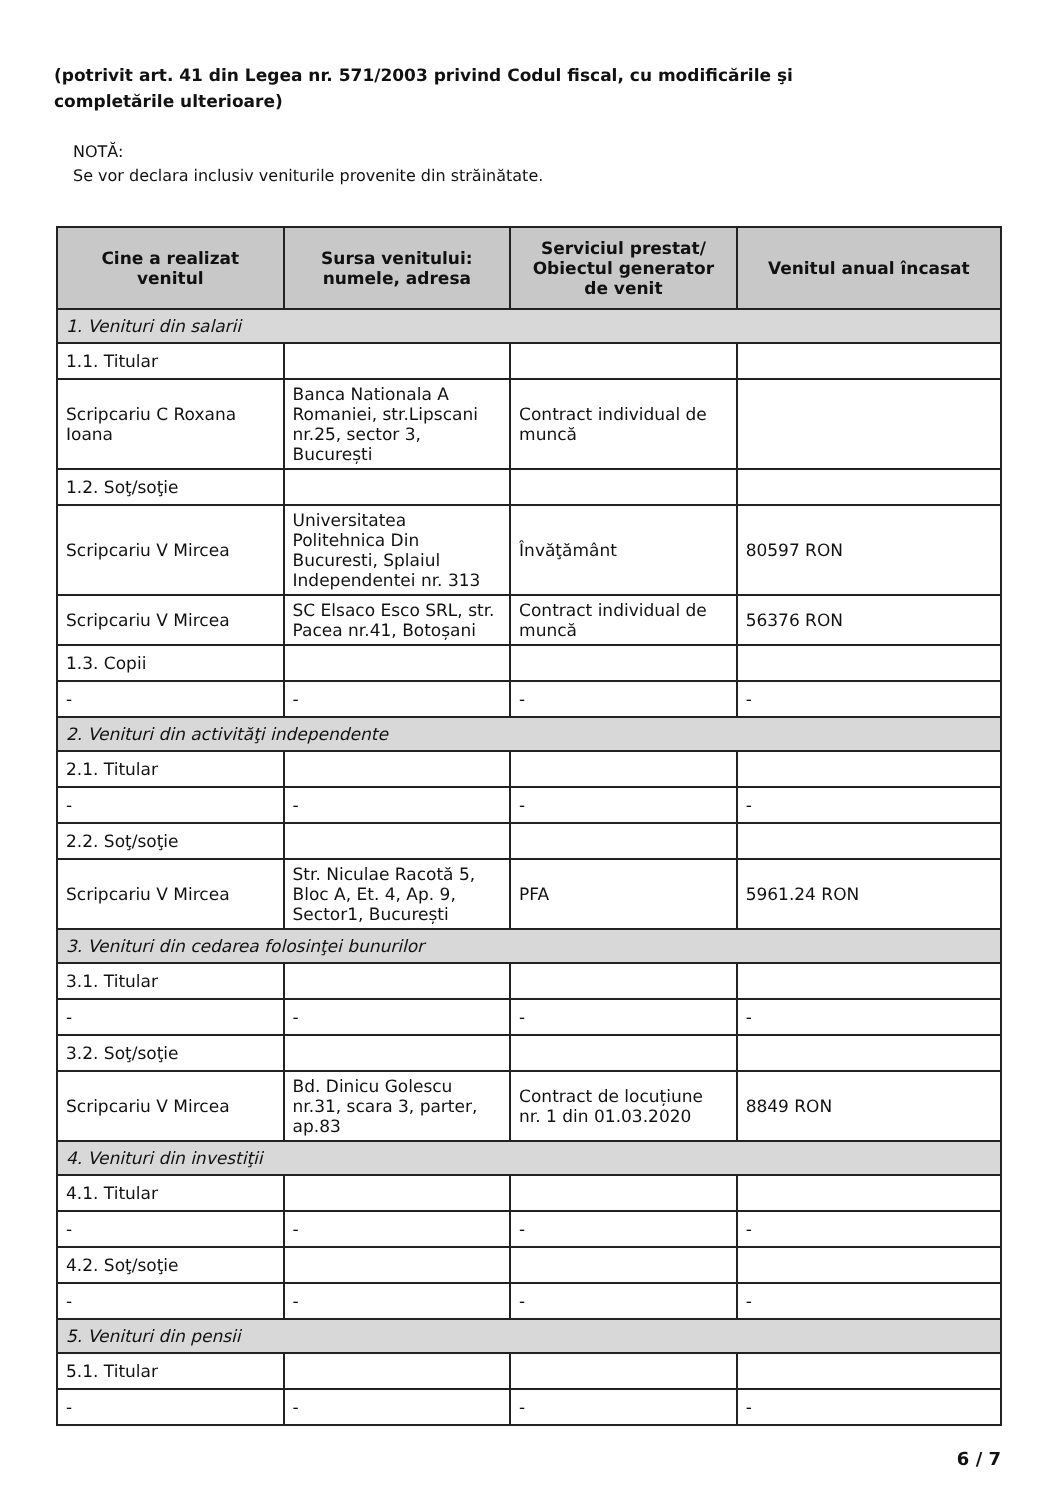(potrivit art. 41 din Legea nr. 571/2003 privind Codul fiscal, cu modificările şi completările ulterioare)
NOTĂ:
Se vor declara inclusiv veniturile provenite din străinătate.
| Cine a realizat venitul | Sursa venitului: numele, adresa | Serviciul prestat/ Obiectul generator de venit | Venitul anual încasat |
| --- | --- | --- | --- |
| 1. Venituri din salarii | | | |
| 1.1. Titular | | | |
| Scripcariu C Roxana Ioana | Banca Nationala A Romaniei, str.Lipscani nr.25, sector 3, București | Contract individual de muncă | |
| 1.2. Soţ/soţie | | | |
| Scripcariu V Mircea | Universitatea Politehnica Din Bucuresti, Splaiul Independentei nr. 313 | Învăţământ | 80597 RON |
| Scripcariu V Mircea | SC Elsaco Esco SRL, str. Pacea nr.41, Botoșani | Contract individual de muncă | 56376 RON |
| 1.3. Copii | | | |
| - | - | - | - |
| 2. Venituri din activităţi independente | | | |
| 2.1. Titular | | | |
| - | - | - | - |
| 2.2. Soţ/soţie | | | |
| Scripcariu V Mircea | Str. Niculae Racotă 5, Bloc A, Et. 4, Ap. 9, Sector1, București | PFA | 5961.24 RON |
| 3. Venituri din cedarea folosinţei bunurilor | | | |
| 3.1. Titular | | | |
| - | - | - | - |
| 3.2. Soţ/soţie | | | |
| Scripcariu V Mircea | Bd. Dinicu Golescu nr.31, scara 3, parter, ap.83 | Contract de locuțiune nr. 1 din 01.03.2020 | 8849 RON |
| 4. Venituri din investiţii | | | |
| 4.1. Titular | | | |
| - | - | - | - |
| 4.2. Soţ/soţie | | | |
| - | - | - | - |
| 5. Venituri din pensii | | | |
| 5.1. Titular | | | |
| - | - | - | - |
6 / 7